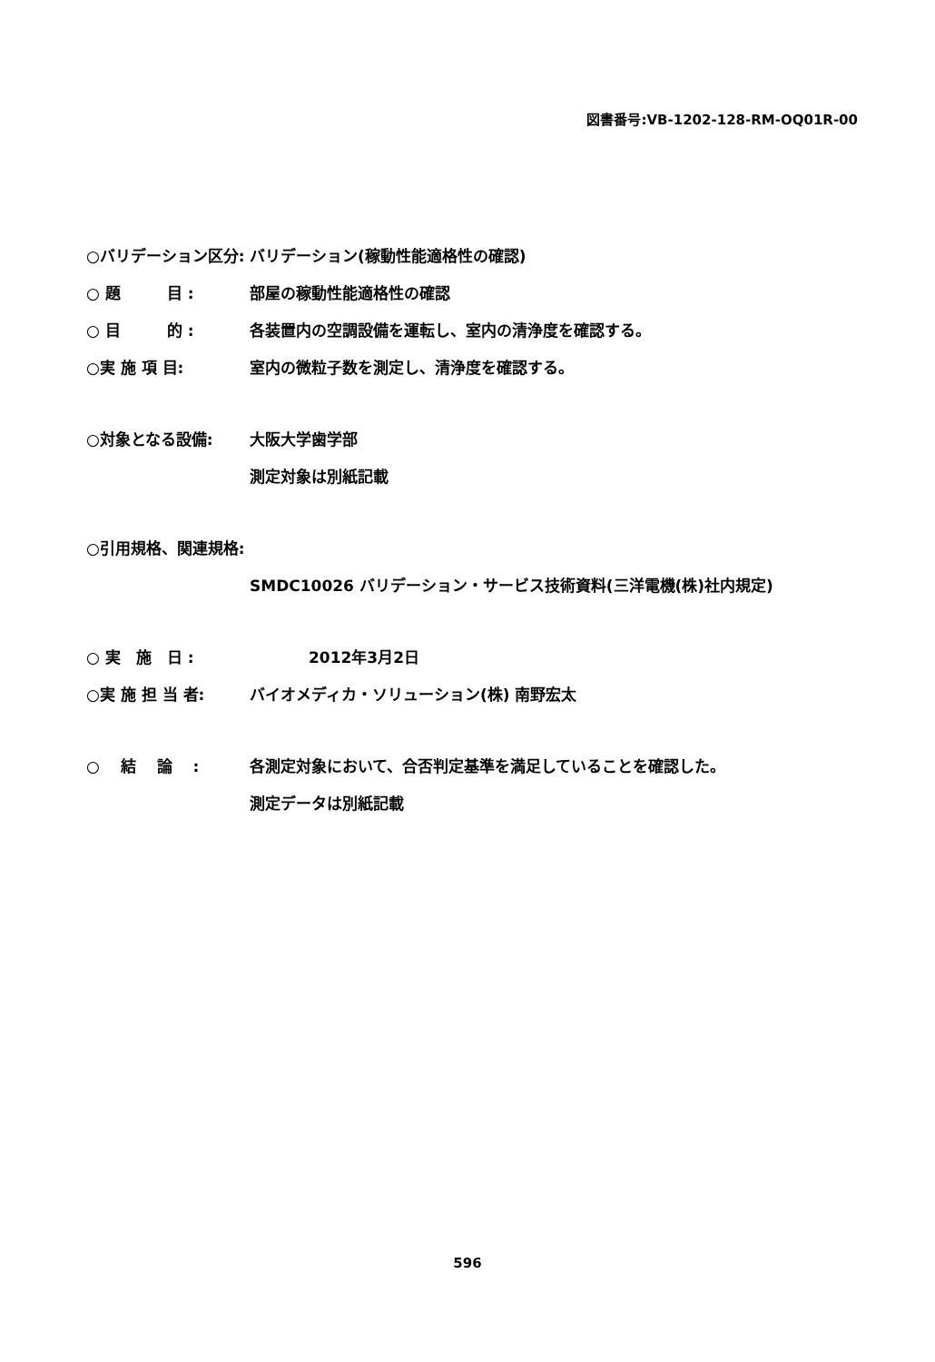図書番号:VB-1202-128-RM-OQ01R-00
○バリデーション区分: バリデーション(稼動性能適格性の確認)
○ 題　　　目 : 部屋の稼動性能適格性の確認
○ 目　　　的 : 各装置内の空調設備を運転し、室内の清浄度を確認する。
○実 施 項 目: 室内の微粒子数を測定し、清浄度を確認する。
○対象となる設備: 大阪大学歯学部
測定対象は別紙記載
○引用規格、関連規格:
SMDC10026 バリデーション・サービス技術資料(三洋電機(株)社内規定)
○ 実　施　日 : 2012年3月2日
○実 施 担 当 者: バイオメディカ・ソリューション(株) 南野宏太
○　 結　 論 　: 各測定対象において、合否判定基準を満足していることを確認した。
測定データは別紙記載
596